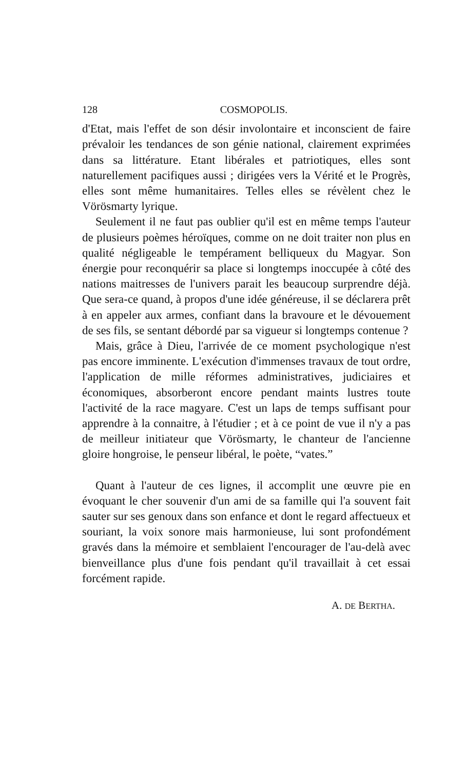128 COSMOPOLIS.
d'Etat, mais l'effet de son désir involontaire et inconscient de faire prévaloir les tendances de son génie national, clairement exprimées dans sa littérature. Etant libérales et patriotiques, elles sont naturellement pacifiques aussi ; dirigées vers la Vérité et le Progrès, elles sont même humanitaires. Telles elles se révèlent chez le Vörösmarty lyrique.
Seulement il ne faut pas oublier qu'il est en même temps l'auteur de plusieurs poèmes héroïques, comme on ne doit traiter non plus en qualité négligeable le tempérament belliqueux du Magyar. Son énergie pour reconquérir sa place si longtemps inoccupée à côté des nations maitresses de l'univers parait les beaucoup surprendre déjà. Que sera-ce quand, à propos d'une idée généreuse, il se déclarera prêt à en appeler aux armes, confiant dans la bravoure et le dévouement de ses fils, se sentant débordé par sa vigueur si longtemps contenue ?
Mais, grâce à Dieu, l'arrivée de ce moment psychologique n'est pas encore imminente. L'exécution d'immenses travaux de tout ordre, l'application de mille réformes administratives, judiciaires et économiques, absorberont encore pendant maints lustres toute l'activité de la race magyare. C'est un laps de temps suffisant pour apprendre à la connaitre, à l'étudier ; et à ce point de vue il n'y a pas de meilleur initiateur que Vörösmarty, le chanteur de l'ancienne gloire hongroise, le penseur libéral, le poète, “vates.”
Quant à l'auteur de ces lignes, il accomplit une œuvre pie en évoquant le cher souvenir d'un ami de sa famille qui l'a souvent fait sauter sur ses genoux dans son enfance et dont le regard affectueux et souriant, la voix sonore mais harmonieuse, lui sont profondément gravés dans la mémoire et semblaient l'encourager de l'au-delà avec bienveillance plus d'une fois pendant qu'il travaillait à cet essai forcément rapide.
A. DE BERTHA.